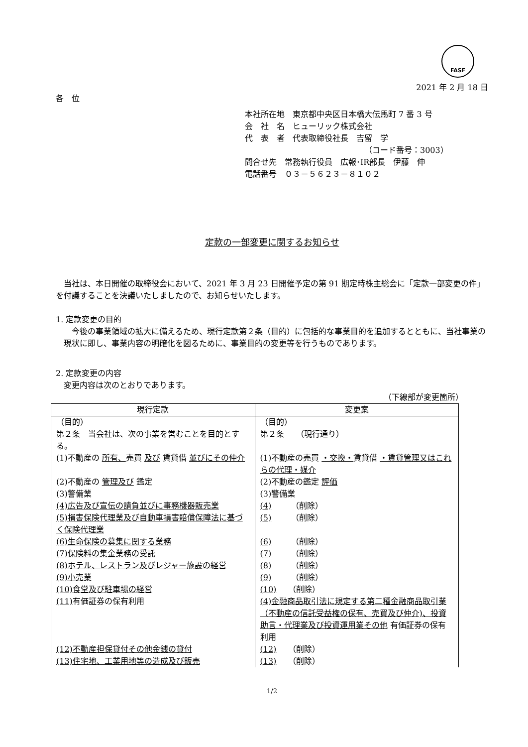FASF
2021 年 2 月 18 日
各　位
本社所在地　東京都中央区日本橋大伝馬町 7 番 3 号
会　社　名　ヒューリック株式会社
代　表　者　代表取締役社長　吉留　学
（コード番号：3003）
問合せ先　常務執行役員　広報･IR部長　伊藤　伸
電話番号　０３－５６２３－８１０２
定款の一部変更に関するお知らせ
　当社は、本日開催の取締役会において、2021 年 3 月 23 日開催予定の第 91 期定時株主総会に「定款一部変更の件」を付議することを決議いたしましたので、お知らせいたします。
1. 定款変更の目的
　今後の事業領域の拡大に備えるため、現行定款第２条（目的）に包括的な事業目的を追加するとともに、当社事業の現状に即し、事業内容の明確化を図るために、事業目的の変更等を行うものであります。
2. 定款変更の内容
　変更内容は次のとおりであります。
（下線部が変更箇所）
| 現行定款 | 変更案 |
| --- | --- |
| （目的） 第２条 当会社は、次の事業を営むことを目的とする。 | （目的） 第２条 （現行通り） |
| (1)不動産の 所有、 売買 及び 賃貸借 並びにその仲介 | (1)不動産の売買 ・交換・ 賃貸借 ・賃貸管理又はこれらの代理・媒介 |
| (2)不動産の 管理及び 鑑定 | (2)不動産の鑑定 評価 |
| (3)警備業 | (3)警備業 |
| (4)広告及び宣伝の請負並びに事務機器販売業 | (4) （削除） |
| (5)損害保険代理業及び自動車損害賠償保障法に基づく保険代理業 | (5) （削除） |
| (6)生命保険の募集に関する業務 | (6) （削除） |
| (7)保険料の集金業務の受託 | (7) （削除） |
| (8)ホテル、レストラン及びレジャー施設の経営 | (8) （削除） |
| (9)小売業 | (9) （削除） |
| (10)食堂及び駐車場の経営 | (10) （削除） |
| (11) 有価証券の保有利用 | (4)金融商品取引法に規定する第二種金融商品取引業（不動産の信託受益権の保有、売買及び仲介)、投資助言・代理業及び投資運用業その他 有価証券の保有利用 |
| (12)不動産担保貸付その他金銭の貸付 | (12) （削除） |
| (13)住宅地、工業用地等の造成及び販売 | (13) （削除） |
1/2